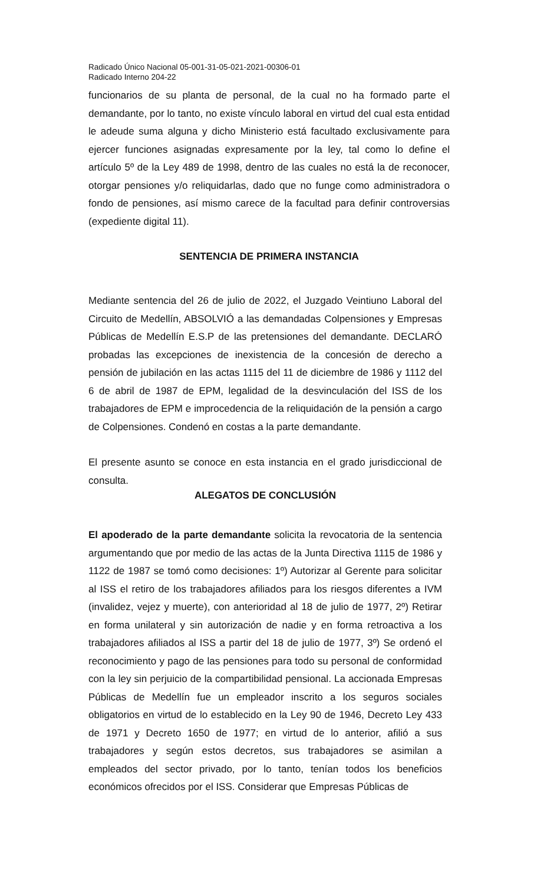Radicado Único Nacional 05-001-31-05-021-2021-00306-01
Radicado Interno 204-22
funcionarios de su planta de personal, de la cual no ha formado parte el demandante, por lo tanto, no existe vínculo laboral en virtud del cual esta entidad le adeude suma alguna y dicho Ministerio está facultado exclusivamente para ejercer funciones asignadas expresamente por la ley, tal como lo define el artículo 5º de la Ley 489 de 1998, dentro de las cuales no está la de reconocer, otorgar pensiones y/o reliquidarlas, dado que no funge como administradora o fondo de pensiones, así mismo carece de la facultad para definir controversias (expediente digital 11).
SENTENCIA DE PRIMERA INSTANCIA
Mediante sentencia del 26 de julio de 2022, el Juzgado Veintiuno Laboral del Circuito de Medellín, ABSOLVIÓ a las demandadas Colpensiones y Empresas Públicas de Medellín E.S.P de las pretensiones del demandante. DECLARÓ probadas las excepciones de inexistencia de la concesión de derecho a pensión de jubilación en las actas 1115 del 11 de diciembre de 1986 y 1112 del 6 de abril de 1987 de EPM, legalidad de la desvinculación del ISS de los trabajadores de EPM e improcedencia de la reliquidación de la pensión a cargo de Colpensiones. Condenó en costas a la parte demandante.
El presente asunto se conoce en esta instancia en el grado jurisdiccional de consulta.
ALEGATOS DE CONCLUSIÓN
El apoderado de la parte demandante solicita la revocatoria de la sentencia argumentando que por medio de las actas de la Junta Directiva 1115 de 1986 y 1122 de 1987 se tomó como decisiones: 1º) Autorizar al Gerente para solicitar al ISS el retiro de los trabajadores afiliados para los riesgos diferentes a IVM (invalidez, vejez y muerte), con anterioridad al 18 de julio de 1977, 2º) Retirar en forma unilateral y sin autorización de nadie y en forma retroactiva a los trabajadores afiliados al ISS a partir del 18 de julio de 1977, 3º) Se ordenó el reconocimiento y pago de las pensiones para todo su personal de conformidad con la ley sin perjuicio de la compartibilidad pensional. La accionada Empresas Públicas de Medellín fue un empleador inscrito a los seguros sociales obligatorios en virtud de lo establecido en la Ley 90 de 1946, Decreto Ley 433 de 1971 y Decreto 1650 de 1977; en virtud de lo anterior, afilió a sus trabajadores y según estos decretos, sus trabajadores se asimilan a empleados del sector privado, por lo tanto, tenían todos los beneficios económicos ofrecidos por el ISS. Considerar que Empresas Públicas de